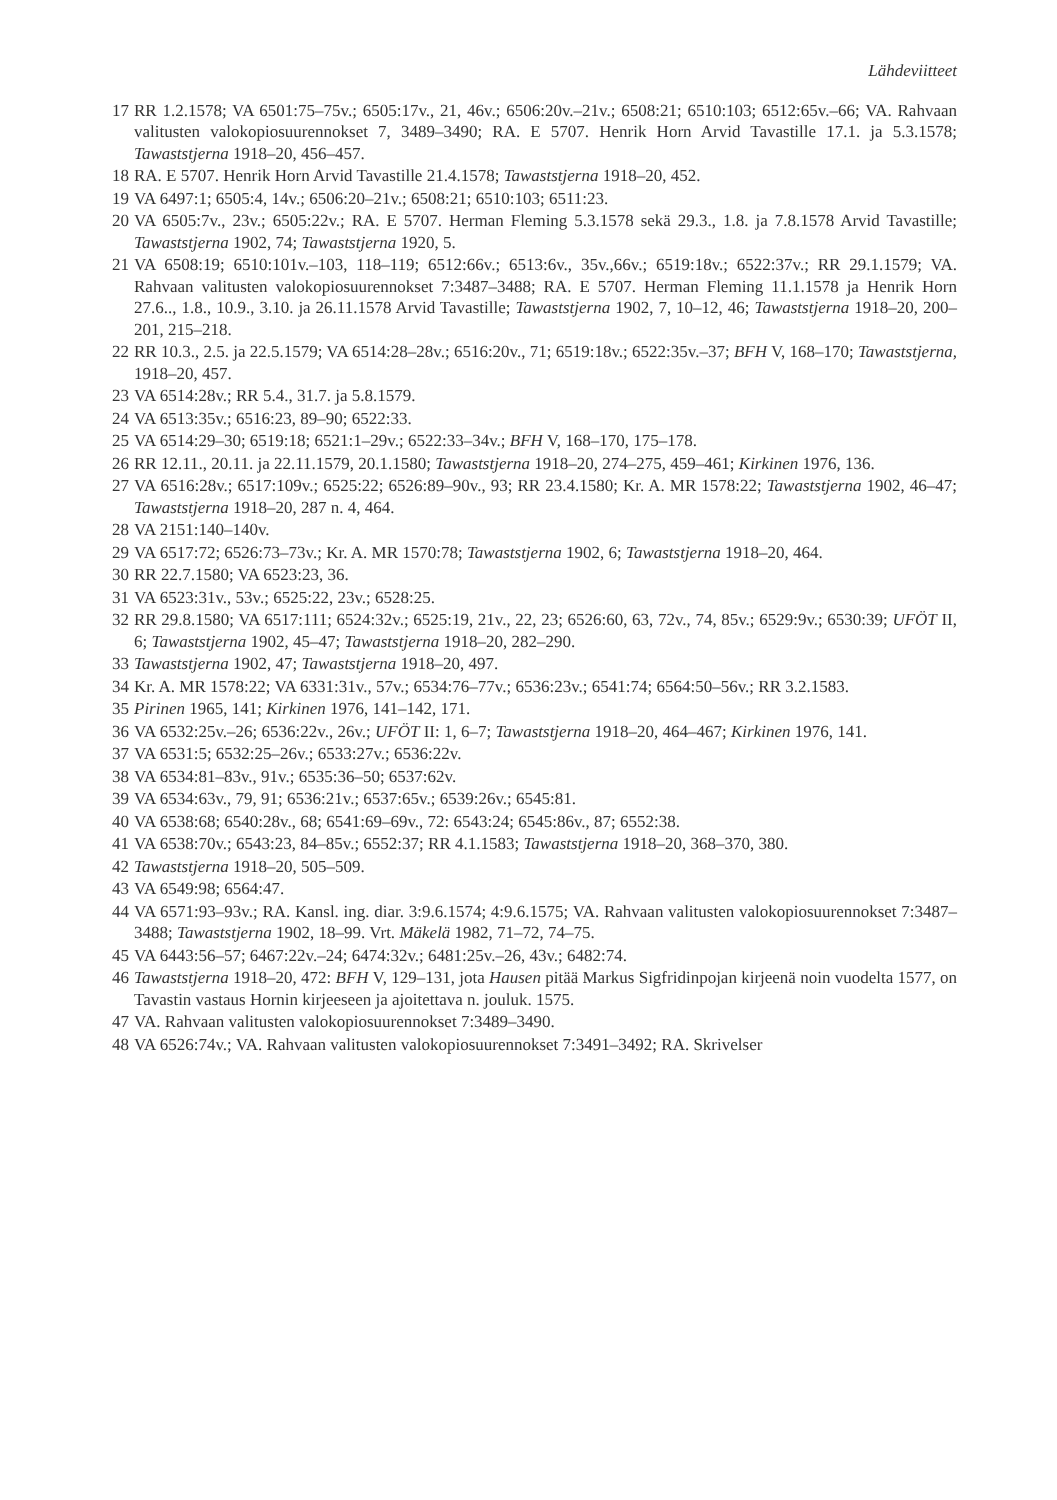Lähdeviitteet
17 RR 1.2.1578; VA 6501:75–75v.; 6505:17v., 21, 46v.; 6506:20v.–21v.; 6508:21; 6510:103; 6512:65v.–66; VA. Rahvaan valitusten valokopiosuurennokset 7, 3489–3490; RA. E 5707. Henrik Horn Arvid Tavastille 17.1. ja 5.3.1578; Tawaststjerna 1918–20, 456–457.
18 RA. E 5707. Henrik Horn Arvid Tavastille 21.4.1578; Tawaststjerna 1918–20, 452.
19 VA 6497:1; 6505:4, 14v.; 6506:20–21v.; 6508:21; 6510:103; 6511:23.
20 VA 6505:7v., 23v.; 6505:22v.; RA. E 5707. Herman Fleming 5.3.1578 sekä 29.3., 1.8. ja 7.8.1578 Arvid Tavastille; Tawaststjerna 1902, 74; Tawaststjerna 1920, 5.
21 VA 6508:19; 6510:101v.–103, 118–119; 6512:66v.; 6513:6v., 35v.,66v.; 6519:18v.; 6522:37v.; RR 29.1.1579; VA. Rahvaan valitusten valokopiosuurennokset 7:3487–3488; RA. E 5707. Herman Fleming 11.1.1578 ja Henrik Horn 27.6.., 1.8., 10.9., 3.10. ja 26.11.1578 Arvid Tavastille; Tawaststjerna 1902, 7, 10–12, 46; Tawaststjerna 1918–20, 200–201, 215–218.
22 RR 10.3., 2.5. ja 22.5.1579; VA 6514:28–28v.; 6516:20v., 71; 6519:18v.; 6522:35v.–37; BFH V, 168–170; Tawaststjerna, 1918–20, 457.
23 VA 6514:28v.; RR 5.4., 31.7. ja 5.8.1579.
24 VA 6513:35v.; 6516:23, 89–90; 6522:33.
25 VA 6514:29–30; 6519:18; 6521:1–29v.; 6522:33–34v.; BFH V, 168–170, 175–178.
26 RR 12.11., 20.11. ja 22.11.1579, 20.1.1580; Tawaststjerna 1918–20, 274–275, 459–461; Kirkinen 1976, 136.
27 VA 6516:28v.; 6517:109v.; 6525:22; 6526:89–90v., 93; RR 23.4.1580; Kr. A. MR 1578:22; Tawaststjerna 1902, 46–47; Tawaststjerna 1918–20, 287 n. 4, 464.
28 VA 2151:140–140v.
29 VA 6517:72; 6526:73–73v.; Kr. A. MR 1570:78; Tawaststjerna 1902, 6; Tawaststjerna 1918–20, 464.
30 RR 22.7.1580; VA 6523:23, 36.
31 VA 6523:31v., 53v.; 6525:22, 23v.; 6528:25.
32 RR 29.8.1580; VA 6517:111; 6524:32v.; 6525:19, 21v., 22, 23; 6526:60, 63, 72v., 74, 85v.; 6529:9v.; 6530:39; UFÖT II, 6; Tawaststjerna 1902, 45–47; Tawaststjerna 1918–20, 282–290.
33 Tawaststjerna 1902, 47; Tawaststjerna 1918–20, 497.
34 Kr. A. MR 1578:22; VA 6331:31v., 57v.; 6534:76–77v.; 6536:23v.; 6541:74; 6564:50–56v.; RR 3.2.1583.
35 Pirinen 1965, 141; Kirkinen 1976, 141–142, 171.
36 VA 6532:25v.–26; 6536:22v., 26v.; UFÖT II: 1, 6–7; Tawaststjerna 1918–20, 464–467; Kirkinen 1976, 141.
37 VA 6531:5; 6532:25–26v.; 6533:27v.; 6536:22v.
38 VA 6534:81–83v., 91v.; 6535:36–50; 6537:62v.
39 VA 6534:63v., 79, 91; 6536:21v.; 6537:65v.; 6539:26v.; 6545:81.
40 VA 6538:68; 6540:28v., 68; 6541:69–69v., 72: 6543:24; 6545:86v., 87; 6552:38.
41 VA 6538:70v.; 6543:23, 84–85v.; 6552:37; RR 4.1.1583; Tawaststjerna 1918–20, 368–370, 380.
42 Tawaststjerna 1918–20, 505–509.
43 VA 6549:98; 6564:47.
44 VA 6571:93–93v.; RA. Kansl. ing. diar. 3:9.6.1574; 4:9.6.1575; VA. Rahvaan valitusten valokopiosuurennokset 7:3487–3488; Tawaststjerna 1902, 18–99. Vrt. Mäkelä 1982, 71–72, 74–75.
45 VA 6443:56–57; 6467:22v.–24; 6474:32v.; 6481:25v.–26, 43v.; 6482:74.
46 Tawaststjerna 1918–20, 472: BFH V, 129–131, jota Hausen pitää Markus Sigfridinpojan kirjeenä noin vuodelta 1577, on Tavastin vastaus Hornin kirjeeseen ja ajoitettava n. jouluk. 1575.
47 VA. Rahvaan valitusten valokopiosuurennokset 7:3489–3490.
48 VA 6526:74v.; VA. Rahvaan valitusten valokopiosuurennokset 7:3491–3492; RA. Skrivelser